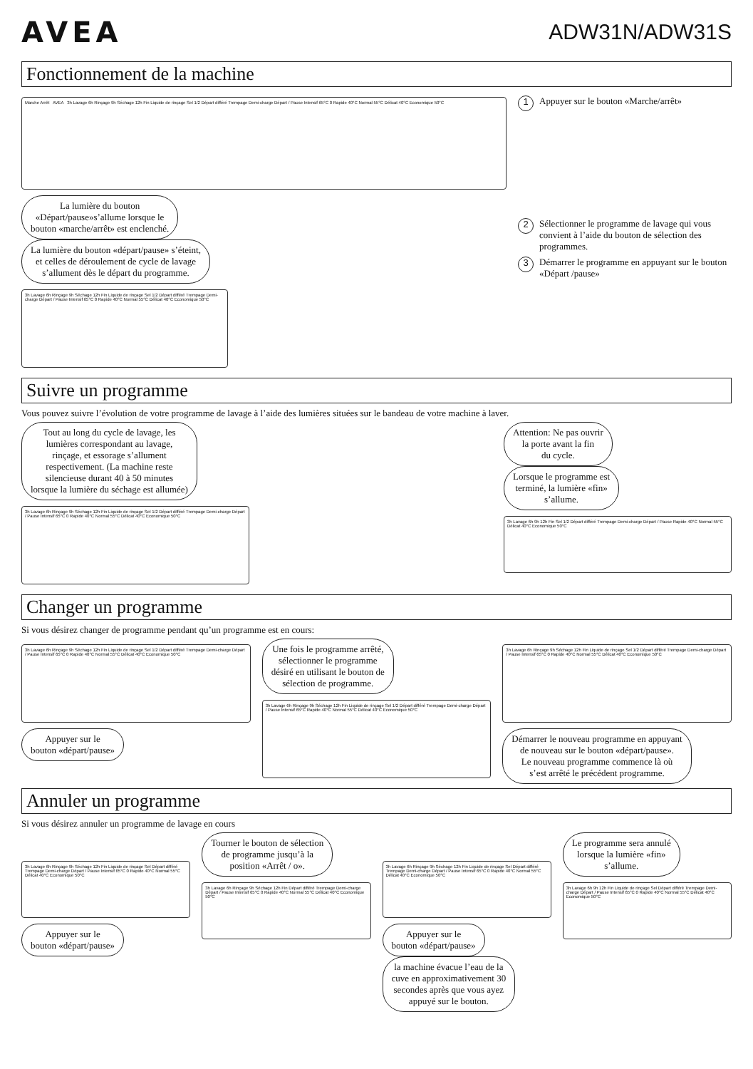AVEA
ADW31N/ADW31S
Fonctionnement de la machine
Marche Arrêt AVEA 3h Lavage 6h Rinçage 9h Séchage 12h Fin Liquide de rinçage Sel 1/2 Départ différé Trempage Demi-charge Départ / Pause Intensif 65°C 0 Rapide 40°C Normal 55°C Délicat 40°C Economique 50°C
La lumière du bouton
«Départ/pause»s’allume lorsque le
bouton «marche/arrêt» est enclenché.
La lumière du bouton «départ/pause» s’éteint,
et celles de déroulement de cycle de lavage
s’allument dès le départ du programme.
3h Lavage 6h Rinçage 9h Séchage 12h Fin Liquide de rinçage Sel 1/2 Départ différé Trempage Demi-charge Départ / Pause Intensif 65°C 0 Rapide 40°C Normal 55°C Délicat 40°C Economique 50°C
1 Appuyer sur le bouton «Marche/arrêt»
2 Sélectionner le programme de lavage qui vous convient à l’aide du bouton de sélection des programmes.
3 Démarrer le programme en appuyant sur le bouton «Départ /pause»
Suivre un programme
Vous pouvez suivre l’évolution de votre programme de lavage à l’aide des lumières situées sur le bandeau de votre machine à laver.
Tout au long du cycle de lavage, les
lumières correspondant au lavage,
rinçage, et essorage s’allument
respectivement. (La machine reste
silencieuse durant 40 à 50 minutes
lorsque la lumière du séchage est allumée)
3h Lavage 6h Rinçage 9h Séchage 12h Fin Liquide de rinçage Sel 1/2 Départ différé Trempage Demi-charge Départ / Pause Intensif 65°C 0 Rapide 40°C Normal 55°C Délicat 40°C Economique 50°C
Attention: Ne pas ouvrir
la porte avant la fin
du cycle.
Lorsque le programme est
terminé, la lumière «fin»
s’allume.
3h Lavage 6h 9h 12h Fin Sel 1/2 Départ différé Trempage Demi-charge Départ / Pause Rapide 40°C Normal 55°C Délicat 40°C Economique 50°C
Changer un programme
Si vous désirez changer de programme pendant qu’un programme est en cours:
3h Lavage 6h Rinçage 9h Séchage 12h Fin Liquide de rinçage Sel 1/2 Départ différé Trempage Demi-charge Départ / Pause Intensif 65°C 0 Rapide 40°C Normal 55°C Délicat 40°C Economique 50°C
Appuyer sur le
bouton «départ/pause»
Une fois le programme arrêté,
sélectionner le programme
désiré en utilisant le bouton de
sélection de programme.
3h Lavage 6h Rinçage 9h Séchage 12h Fin Liquide de rinçage Sel 1/2 Départ différé Trempage Demi-charge Départ / Pause Intensif 65°C Rapide 40°C Normal 55°C Délicat 40°C Economique 50°C
3h Lavage 6h Rinçage 9h Séchage 12h Fin Liquide de rinçage Sel 1/2 Départ différé Trempage Demi-charge Départ / Pause Intensif 65°C 0 Rapide 40°C Normal 55°C Délicat 40°C Economique 50°C
Démarrer le nouveau programme en appuyant
de nouveau sur le bouton «départ/pause».
Le nouveau programme commence là où
s’est arrêté le précédent programme.
Annuler un programme
Si vous désirez annuler un programme de lavage en cours
3h Lavage 6h Rinçage 9h Séchage 12h Fin Liquide de rinçage Sel Départ différé Trempage Demi-charge Départ / Pause Intensif 65°C 0 Rapide 40°C Normal 55°C Délicat 40°C Economique 50°C
Appuyer sur le
bouton «départ/pause»
Tourner le bouton de sélection
de programme jusqu’à la
position «Arrêt / o».
3h Lavage 6h Rinçage 9h Séchage 12h Fin Départ différé Trempage Demi-charge Départ / Pause Intensif 65°C 0 Rapide 40°C Normal 55°C Délicat 40°C Economique 50°C
3h Lavage 6h Rinçage 9h Séchage 12h Fin Liquide de rinçage Sel Départ différé Trempage Demi-charge Départ / Pause Intensif 65°C 0 Rapide 40°C Normal 55°C Délicat 40°C Economique 50°C
Appuyer sur le
bouton «départ/pause»
la machine évacue l’eau de la
cuve en approximativement 30
secondes après que vous ayez
appuyé sur le bouton.
Le programme sera annulé
lorsque la lumière «fin»
s’allume.
3h Lavage 6h 9h 12h Fin Liquide de rinçage Sel Départ différé Trempage Demi-charge Départ / Pause Intensif 65°C 0 Rapide 40°C Normal 55°C Délicat 40°C Economique 50°C